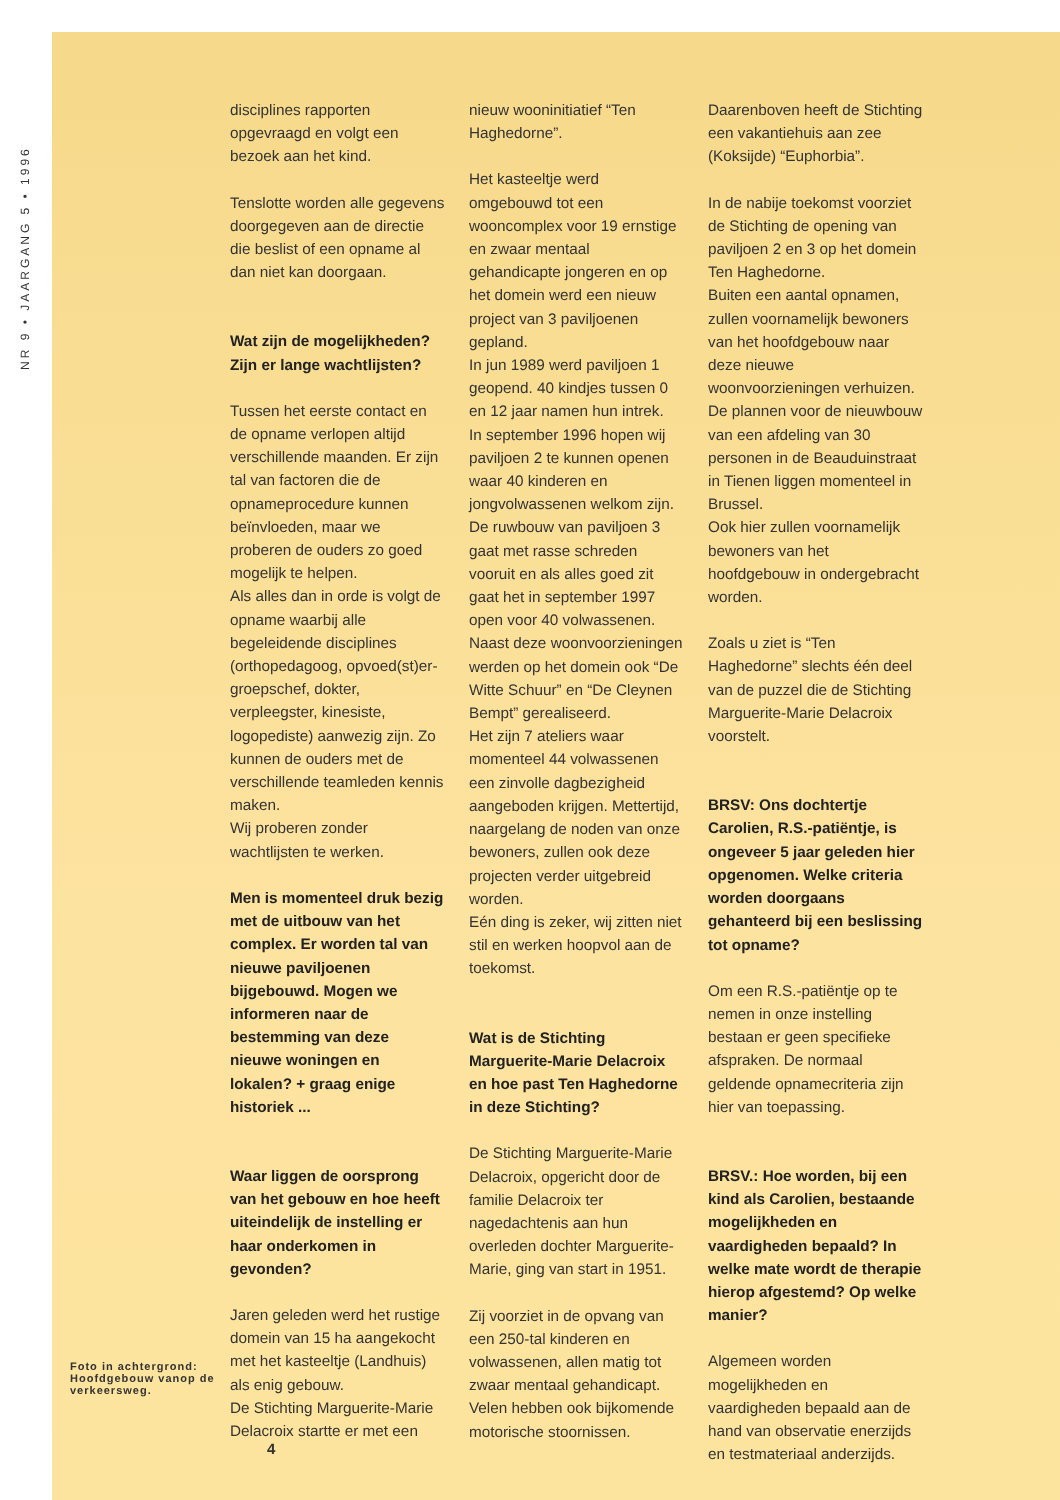NR 9 • JAARGANG 5 • 1996
Foto in achtergrond: Hoofdgebouw vanop de verkeersweg.
disciplines rapporten opgevraagd en volgt een bezoek aan het kind.
Tenslotte worden alle gegevens doorgegeven aan de directie die beslist of een opname al dan niet kan doorgaan.
Wat zijn de mogelijkheden? Zijn er lange wachtlijsten?
Tussen het eerste contact en de opname verlopen altijd verschillende maanden. Er zijn tal van factoren die de opnameprocedure kunnen beïnvloeden, maar we proberen de ouders zo goed mogelijk te helpen.
Als alles dan in orde is volgt de opname waarbij alle begeleidende disciplines (orthopedagoog, opvoed(st)er-groepschef, dokter, verpleegster, kinesiste, logopediste) aanwezig zijn. Zo kunnen de ouders met de verschillende teamleden kennis maken.
Wij proberen zonder wachtlijsten te werken.
Men is momenteel druk bezig met de uitbouw van het complex. Er worden tal van nieuwe paviljoenen bijgebouwd. Mogen we informeren naar de bestemming van deze nieuwe woningen en lokalen? + graag enige historiek ...
Waar liggen de oorsprong van het gebouw en hoe heeft uiteindelijk de instelling er haar onderkomen in gevonden?
Jaren geleden werd het rustige domein van 15 ha aangekocht met het kasteeltje (Landhuis) als enig gebouw.
De Stichting Marguerite-Marie Delacroix startte er met een
nieuw wooninitiatief “Ten Haghedorne”.
Het kasteeltje werd omgebouwd tot een wooncomplex voor 19 ernstige en zwaar mentaal gehandicapte jongeren en op het domein werd een nieuw project van 3 paviljoenen gepland.
In jun 1989 werd paviljoen 1 geopend. 40 kindjes tussen 0 en 12 jaar namen hun intrek.
In september 1996 hopen wij paviljoen 2 te kunnen openen waar 40 kinderen en jongvolwassenen welkom zijn.
De ruwbouw van paviljoen 3 gaat met rasse schreden vooruit en als alles goed zit gaat het in september 1997 open voor 40 volwassenen.
Naast deze woonvoorzieningen werden op het domein ook “De Witte Schuur” en “De Cleynen Bempt” gerealiseerd.
Het zijn 7 ateliers waar momenteel 44 volwassenen een zinvolle dagbezigheid aangeboden krijgen. Mettertijd, naargelang de noden van onze bewoners, zullen ook deze projecten verder uitgebreid worden.
Eén ding is zeker, wij zitten niet stil en werken hoopvol aan de toekomst.
Wat is de Stichting Marguerite-Marie Delacroix en hoe past Ten Haghedorne in deze Stichting?
De Stichting Marguerite-Marie Delacroix, opgericht door de familie Delacroix ter nagedachtenis aan hun overleden dochter Marguerite-Marie, ging van start in 1951.
Zij voorziet in de opvang van een 250-tal kinderen en volwassenen, allen matig tot zwaar mentaal gehandicapt. Velen hebben ook bijkomende motorische stoornissen.
Daarenboven heeft de Stichting een vakantiehuis aan zee (Koksijde) “Euphorbia”.
In de nabije toekomst voorziet de Stichting de opening van paviljoen 2 en 3 op het domein Ten Haghedorne.
Buiten een aantal opnamen, zullen voornamelijk bewoners van het hoofdgebouw naar deze nieuwe woonvoorzieningen verhuizen. De plannen voor de nieuwbouw van een afdeling van 30 personen in de Beauduinstraat in Tienen liggen momenteel in Brussel.
Ook hier zullen voornamelijk bewoners van het hoofdgebouw in ondergebracht worden.
Zoals u ziet is “Ten Haghedorne” slechts één deel van de puzzel die de Stichting Marguerite-Marie Delacroix voorstelt.
BRSV: Ons dochtertje Carolien, R.S.-patiëntje, is ongeveer 5 jaar geleden hier opgenomen. Welke criteria worden doorgaans gehanteerd bij een beslissing tot opname?
Om een R.S.-patiëntje op te nemen in onze instelling bestaan er geen specifieke afspraken. De normaal geldende opnamecriteria zijn hier van toepassing.
BRSV.: Hoe worden, bij een kind als Carolien, bestaande mogelijkheden en vaardigheden bepaald? In welke mate wordt de therapie hierop afgestemd? Op welke manier?
Algemeen worden mogelijkheden en vaardigheden bepaald aan de hand van observatie enerzijds en testmateriaal anderzijds.
4